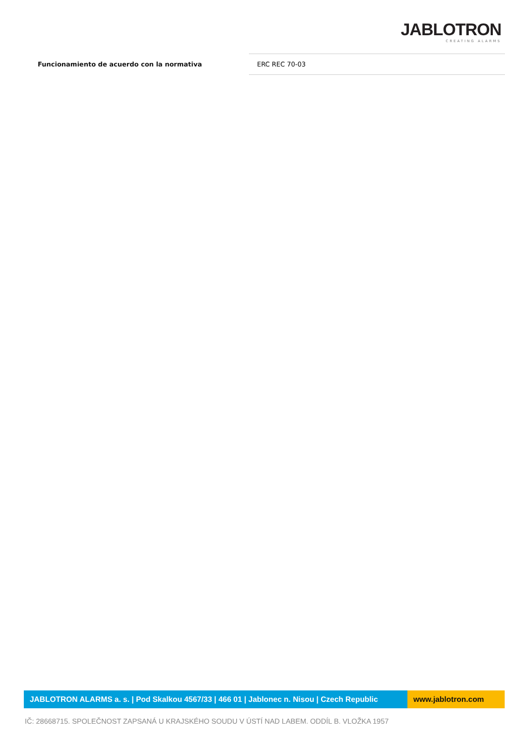JABLOTRON
CREATING ALARMS
| Funcionamiento de acuerdo con la normativa | ERC REC 70-03 |
JABLOTRON ALARMS a. s. | Pod Skalkou 4567/33 | 466 01 | Jablonec n. Nisou | Czech Republic www.jablotron.com
IČ: 28668715. SPOLEČNOST ZAPSANÁ U KRAJSKÉHO SOUDU V ÚSTÍ NAD LABEM. ODDÍL B. VLOŽKA 1957